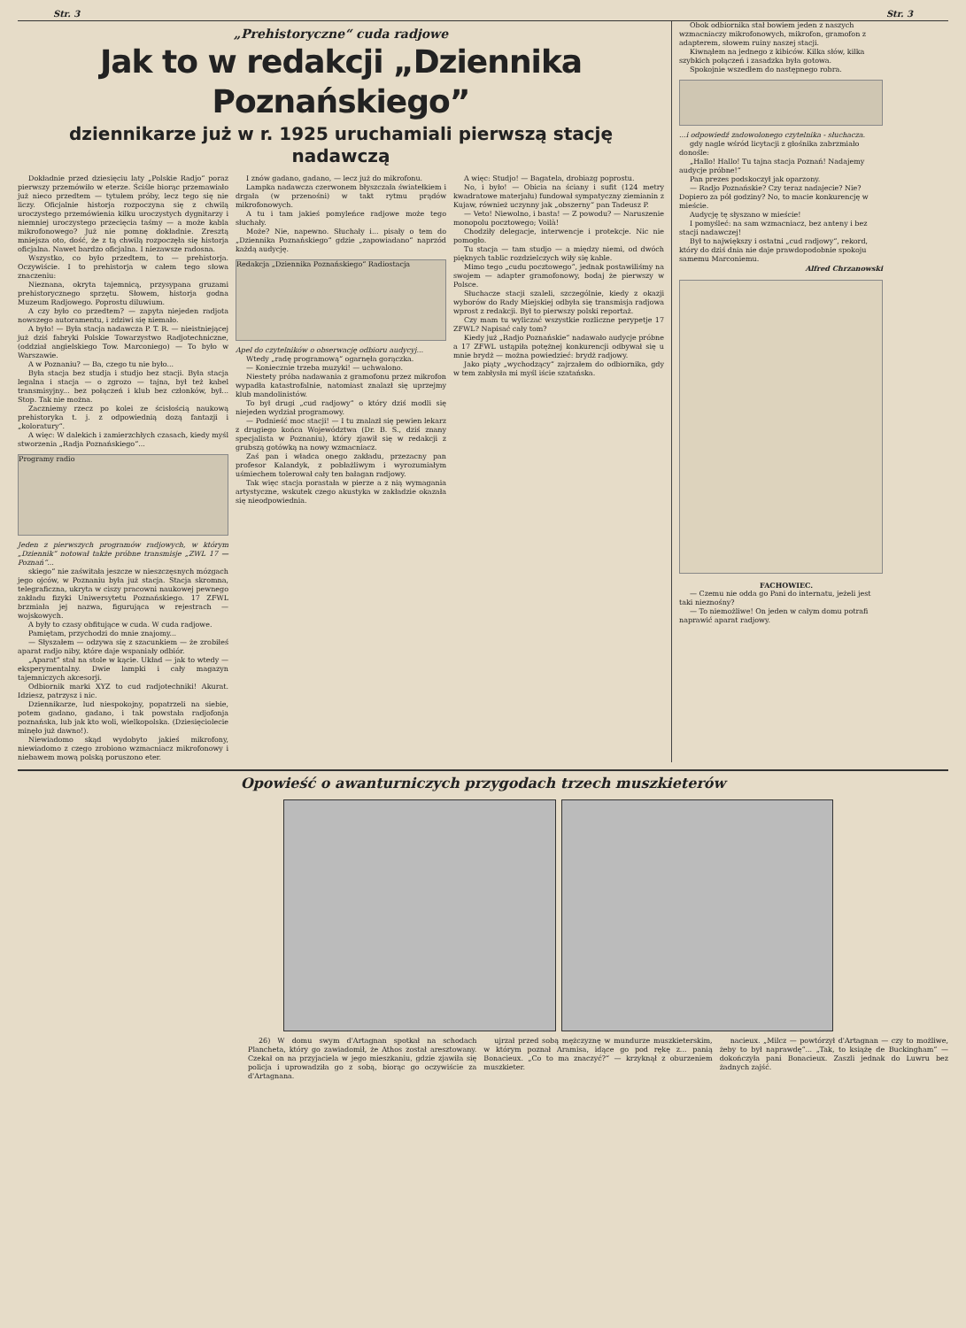Str. 3 Str. 3
„Prehistoryczne“ cuda radjowe
Jak to w redakcji „Dziennika Poznańskiego”
dziennikarze już w r. 1925 uruchamiali pierwszą stację nadawczą
Dokładnie przed dziesięciu laty „Polskie Radjo“ poraz pierwszy przemówiło w eterze. Ściśle biorąc przemawiało już nieco przedtem — tytułem próby, lecz tego się nie liczy. Oficjalnie historja rozpoczyna się z chwilą uroczystego przemówienia kilku uroczystych dygnitarzy i niemniej uroczystego przecięcia taśmy — a może kabla mikrofonowego? Już nie pomnę dokładnie. Zresztą mniejsza oto, dość, że z tą chwilą rozpoczęła się historja oficjalna. Nawet bardzo oficjalna. I niezawsze radosna.
Wszystko, co było przedtem, to — prehistorja. Oczywiście. I to prehistorja w całem tego słowa znaczeniu:
Nieznana, okryta tajemnicą, przysypana gruzami prehistorycznego sprzętu. Słowem, historja godna Muzeum Radjowego. Poprostu diluwium.
A czy było co przedtem? — zapyta niejeden radjota nowszego autoramentu, i zdziwi się niemało.
A było! — Była stacja nadawcza P. T. R. — nieistniejącej już dziś fabryki Polskie Towarzystwo Radjotechniczne, (oddział angielskiego Tow. Marconiego) — To było w Warszawie.
A w Poznaniu? — Ba, czego tu nie było...
Była stacja bez studja i studjo bez stacji. Była stacja legalna i stacja — o zgrozo — tajna, był też kabel transmisyjny... bez połączeń i klub bez członków, był... Stop. Tak nie można.
Zaczniemy rzecz po kolei ze ścisłością naukową prehistoryka t. j. z odpowiednią dozą fantazji i „koloratury“.
A więc: W dalekich i zamierzchłych czasach, kiedy myśl stworzenia „Radja Poznańskiego“...
Programy radio
Jeden z pierwszych programów radjowych, w którym „Dziennik“ notował także próbne transmisje „ZWL 17 — Poznań“...
skiego“ nie zaświtała jeszcze w nieszczęsnych mózgach jego ojców, w Poznaniu była już stacja. Stacja skromna, telegraficzna, ukryta w ciszy pracowni naukowej pewnego zakładu fizyki Uniwersytetu Poznańskiego. 17 ZFWL brzmiała jej nazwa, figurująca w rejestrach — wojskowych.
A były to czasy obfitujące w cuda. W cuda radjowe.
Pamiętam, przychodzi do mnie znajomy...
— Słyszałem — odzywa się z szacunkiem — że zrobiłeś aparat radjo niby, które daje wspaniały odbiór.
„Aparat“ stał na stole w kącie. Układ — jak to wtedy — eksperymentalny. Dwie lampki i cały magazyn tajemniczych akcesorji.
Odbiornik marki XYZ to cud radjotechniki! Akurat. Idziesz, patrzysz i nic.
Dziennikarze, lud niespokojny, popatrzeli na siebie, potem gadano, gadano, i tak powstała radjofonja poznańska, lub jak kto woli, wielkopolska. (Dziesięciolecie minęło już dawno!).
Niewiadomo skąd wydobyto jakieś mikrofony, niewiadomo z czego zrobiono wzmacniacz mikrofonowy i niebawem mową polską poruszono eter.
I znów gadano, gadano, — lecz już do mikrofonu.
Lampka nadawcza czerwonem błyszczała światełkiem i drgała (w przenośni) w takt rytmu prądów mikrofonowych.
A tu i tam jakieś pomyleńce radjowe może tego słuchały.
Może? Nie, napewno. Słuchały i... pisały o tem do „Dziennika Poznańskiego“ gdzie „zapowiadano“ naprzód każdą audycję.
Redakcja „Dziennika Poznańskiego“ Radiostacja
Apel do czytelników o obserwację odbioru audycyj...
Wtedy „radę programową“ ogarnęła gorączka.
— Koniecznie trzeba muzyki! — uchwalono.
Niestety próba nadawania z gramofonu przez mikrofon wypadła katastrofalnie, natomiast znalazł się uprzejmy klub mandolinistów.
To był drugi „cud radjowy“ o który dziś modli się niejeden wydział programowy.
— Podnieść moc stacji! — I tu znalazł się pewien lekarz z drugiego końca Województwa (Dr. B. S., dziś znany specjalista w Poznaniu), który zjawił się w redakcji z grubszą gotówką na nowy wzmacniacz.
Zaś pan i władca onego zakładu, przezacny pan profesor Kalandyk, z pobłażliwym i wyrozumiałym uśmiechem tolerował cały ten bałagan radjowy.
Tak więc stacja porastała w pierze a z nią wymagania artystyczne, wskutek czego akustyka w zakładzie okazała się nieodpowiednia.
A więc: Studjo! — Bagatela, drobiazg poprostu.
No, i było! — Obicia na ściany i sufit (124 metry kwadratowe materjału) fundował sympatyczny ziemianin z Kujaw, również uczynny jak „obszerny“ pan Tadeusz P.
— Veto! Niewolno, i basta! — Z powodu? — Naruszenie monopolu pocztowego; Voilà!
Chodziły delegacje, interwencje i protekcje. Nic nie pomogło.
Tu stacja — tam studjo — a między niemi, od dwóch pięknych tablic rozdzielczych wiły się kable.
Mimo tego „cudu pocztowego“, jednak postawiliśmy na swojem — adapter gramofonowy, bodaj że pierwszy w Polsce.
Słuchacze stacji szaleli, szczególnie, kiedy z okazji wyborów do Rady Miejskiej odbyła się transmisja radjowa wprost z redakcji. Był to pierwszy polski reportaż.
Czy mam tu wyliczać wszystkie rozliczne perypetje 17 ZFWL? Napisać cały tom?
Kiedy już „Radjo Poznańskie“ nadawało audycje próbne a 17 ZFWL ustąpiła potężnej konkurencji odbywał się u mnie brydż — można powiedzieć: brydż radjowy.
Jako piąty „wychodzący“ zajrzałem do odbiornika, gdy w tem zabłysła mi myśl iście szatańska.
Obok odbiornika stał bowiem jeden z naszych wzmacniaczy mikrofonowych, mikrofon, gramofon z adapterem, słowem ruiny naszej stacji.
Kiwnąłem na jednego z kibiców. Kilka słów, kilka szybkich połączeń i zasadzka była gotowa.
Spokojnie wszedłem do następnego robra.
...i odpowiedź zadowolonego czytelnika - słuchacza.
gdy nagle wśród licytacji z głośnika zabrzmiało donośle:
„Hallo! Hallo! Tu tajna stacja Poznań! Nadajemy audycje próbne!“
Pan prezes podskoczył jak oparzony.
— Radjo Poznańskie? Czy teraz nadajecie? Nie? Dopiero za pół godziny? No, to macie konkurencję w mieście.
Audycję tę słyszano w mieście!
I pomyśleć: na sam wzmacniacz, bez anteny i bez stacji nadawczej!
Był to największy i ostatni „cud radjowy“, rekord, który do dziś dnia nie daje prawdopodobnie spokoju samemu Marconiemu.
Alfred Chrzanowski
FACHOWIEC.
— Czemu nie odda go Pani do internatu, jeżeli jest taki nieznośny?
— To niemożliwe! On jeden w całym domu potrafi naprawić aparat radjowy.
Opowieść o awanturniczych przygodach trzech muszkieterów
26) W domu swym d'Artagnan spotkał na schodach Plancheta, który go zawiadomił, że Athos został aresztowany. Czekał on na przyjaciela w jego mieszkaniu, gdzie zjawiła się policja i uprowadziła go z sobą, biorąc go oczywiście za d'Artagnana.
ujrzał przed sobą mężczyznę w mundurze muszkieterskim, w którym poznał Aramisa, idące go pod rękę z... panią Bonacieux. „Co to ma znaczyć?“ — krzyknął z oburzeniem muszkieter.
nacieux. „Milcz — powtórzył d'Artagnan — czy to możliwe, żeby to był naprawdę“... „Tak, to książę de Buckingham“ — dokończyła pani Bonacieux. Zaszli jednak do Luwru bez żadnych zajść.